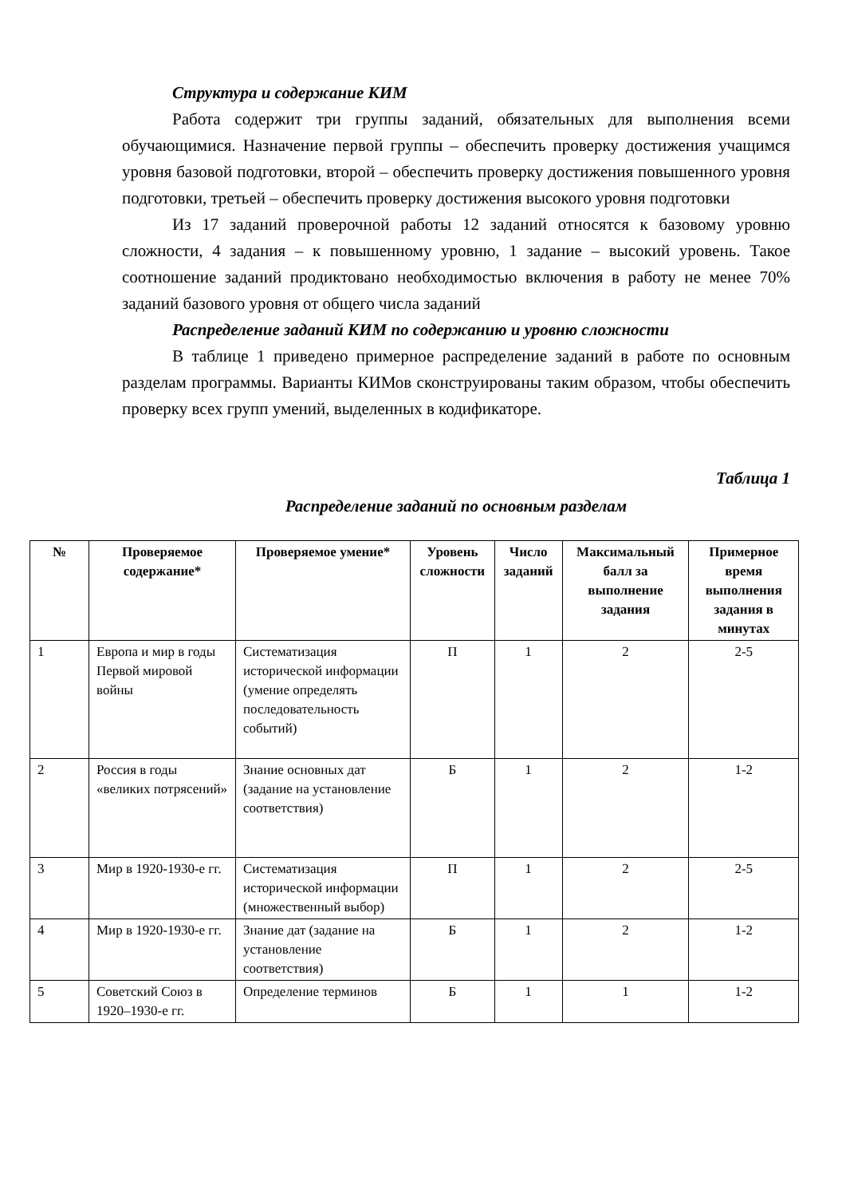Структура и содержание КИМ
Работа содержит три группы заданий, обязательных для выполнения всеми обучающимися. Назначение первой группы – обеспечить проверку достижения учащимся уровня базовой подготовки, второй – обеспечить проверку достижения повышенного уровня подготовки, третьей – обеспечить проверку достижения высокого уровня подготовки
Из 17 заданий проверочной работы 12 заданий относятся к базовому уровню сложности, 4 задания – к повышенному уровню, 1 задание – высокий уровень. Такое соотношение заданий продиктовано необходимостью включения в работу не менее 70% заданий базового уровня от общего числа заданий
Распределение заданий КИМ по содержанию и уровню сложности
В таблице 1 приведено примерное распределение заданий в работе по основным разделам программы. Варианты КИМов сконструированы таким образом, чтобы обеспечить проверку всех групп умений, выделенных в кодификаторе.
Таблица 1
Распределение заданий по основным разделам
| № | Проверяемое содержание* | Проверяемое умение* | Уровень сложности | Число заданий | Максимальный балл за выполнение задания | Примерное время выполнения задания в минутах |
| --- | --- | --- | --- | --- | --- | --- |
| 1 | Европа и мир в годы Первой мировой войны | Систематизация исторической информации (умение определять последовательность событий) | П | 1 | 2 | 2-5 |
| 2 | Россия в годы «великих потрясений» | Знание основных дат (задание на установление соответствия) | Б | 1 | 2 | 1-2 |
| 3 | Мир в 1920-1930-е гг. | Систематизация исторической информации (множественный выбор) | П | 1 | 2 | 2-5 |
| 4 | Мир в 1920-1930-е гг. | Знание дат (задание на установление соответствия) | Б | 1 | 2 | 1-2 |
| 5 | Советский Союз в 1920–1930-е гг. | Определение терминов | Б | 1 | 1 | 1-2 |